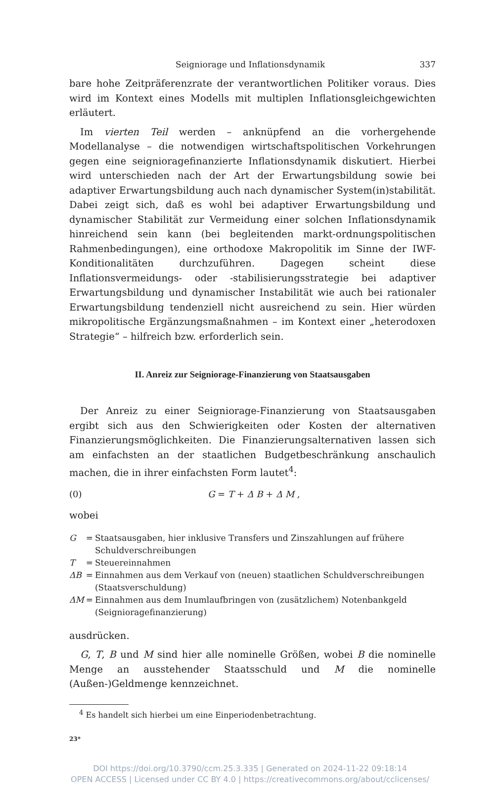Seigniorage und Inflationsdynamik 337
bare hohe Zeitpräferenzrate der verantwortlichen Politiker voraus. Dies wird im Kontext eines Modells mit multiplen Inflationsgleichgewichten erläutert.
Im vierten Teil werden – anknüpfend an die vorhergehende Modellanalyse – die notwendigen wirtschaftspolitischen Vorkehrungen gegen eine seigniorage­finanzierte Inflationsdynamik diskutiert. Hierbei wird unterschieden nach der Art der Erwartungsbildung sowie bei adaptiver Erwartungsbildung auch nach dynamischer System(in)stabilität. Dabei zeigt sich, daß es wohl bei adaptiver Erwartungsbildung und dynamischer Stabilität zur Vermeidung einer solchen Inflationsdynamik hinreichend sein kann (bei begleitenden markt-ordnungspolitischen Rahmenbedingungen), eine orthodoxe Makropolitik im Sinne der IWF-Konditionalitäten durchzuführen. Dagegen scheint diese Inflationsvermeidungs- oder -stabilisierungsstrategie bei adaptiver Erwartungsbildung und dynamischer Instabilität wie auch bei rationaler Erwartungsbildung tendenziell nicht ausreichend zu sein. Hier würden mikropolitische Ergänzungsmaßnahmen – im Kontext einer „heterodoxen Strategie“ – hilfreich bzw. erforderlich sein.
II. Anreiz zur Seigniorage-Finanzierung von Staatsausgaben
Der Anreiz zu einer Seigniorage-Finanzierung von Staatsausgaben ergibt sich aus den Schwierigkeiten oder Kosten der alternativen Finanzierungsmöglichkeiten. Die Finanzierungsalternativen lassen sich am einfachsten an der staatlichen Budgetbeschränkung anschaulich machen, die in ihrer einfachsten Form lautet<sup>4</sup>:
(0) G = T + Δ B + Δ M ,
wobei
| G | = | Staatsausgaben, hier inklusive Transfers und Zinszahlungen auf frühere Schuldverschreibungen |
| T | = | Steuereinnahmen |
| ΔB | = | Einnahmen aus dem Verkauf von (neuen) staatlichen Schuldverschreibungen (Staatsverschuldung) |
| ΔM | = | Einnahmen aus dem Inumlaufbringen von (zusätzlichem) Notenbankgeld (Seignioragefinanzierung) |
ausdrücken.
G, T, B und M sind hier alle nominelle Größen, wobei B die nominelle Menge an ausstehender Staatsschuld und M die nominelle (Außen-)Geldmenge kennzeichnet.
<sup>4</sup> Es handelt sich hierbei um eine Einperiodenbetrachtung.
23*
DOI https://doi.org/10.3790/ccm.25.3.335 | Generated on 2024-11-22 09:18:14
OPEN ACCESS | Licensed under CC BY 4.0 | https://creativecommons.org/about/cclicenses/